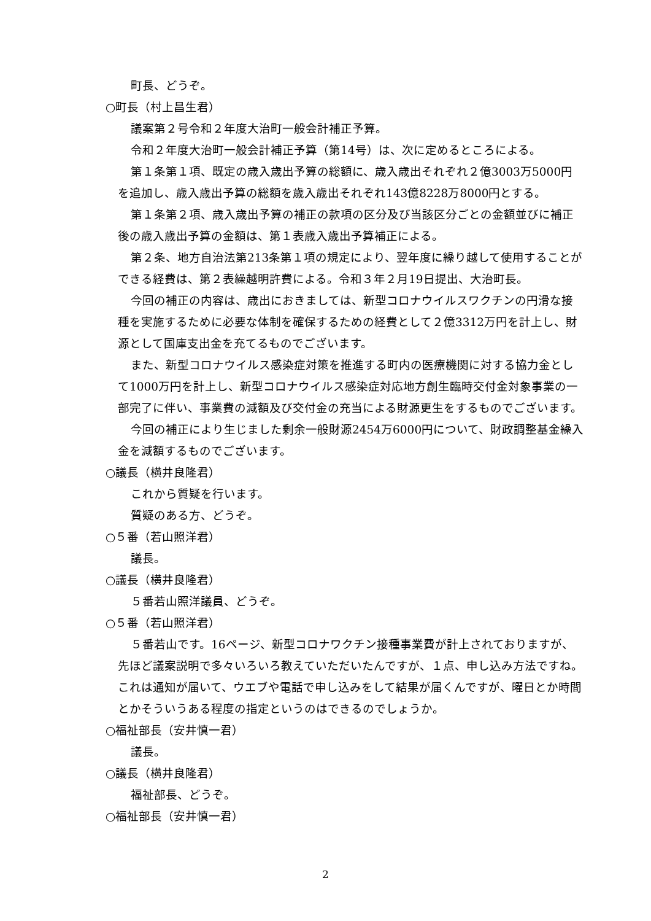町長、どうぞ。
○町長（村上昌生君）
議案第２号令和２年度大治町一般会計補正予算。
令和２年度大治町一般会計補正予算（第14号）は、次に定めるところによる。
第１条第１項、既定の歳入歳出予算の総額に、歳入歳出それぞれ２億3003万5000円を追加し、歳入歳出予算の総額を歳入歳出それぞれ143億8228万8000円とする。
第１条第２項、歳入歳出予算の補正の款項の区分及び当該区分ごとの金額並びに補正後の歳入歳出予算の金額は、第１表歳入歳出予算補正による。
第２条、地方自治法第213条第１項の規定により、翌年度に繰り越して使用することができる経費は、第２表繰越明許費による。令和３年２月19日提出、大治町長。
今回の補正の内容は、歳出におきましては、新型コロナウイルスワクチンの円滑な接種を実施するために必要な体制を確保するための経費として２億3312万円を計上し、財源として国庫支出金を充てるものでございます。
また、新型コロナウイルス感染症対策を推進する町内の医療機関に対する協力金として1000万円を計上し、新型コロナウイルス感染症対応地方創生臨時交付金対象事業の一部完了に伴い、事業費の減額及び交付金の充当による財源更生をするものでございます。
今回の補正により生じました剰余一般財源2454万6000円について、財政調整基金繰入金を減額するものでございます。
○議長（横井良隆君）
これから質疑を行います。
質疑のある方、どうぞ。
○５番（若山照洋君）
議長。
○議長（横井良隆君）
５番若山照洋議員、どうぞ。
○５番（若山照洋君）
５番若山です。16ページ、新型コロナワクチン接種事業費が計上されておりますが、先ほど議案説明で多々いろいろ教えていただいたんですが、１点、申し込み方法ですね。これは通知が届いて、ウエブや電話で申し込みをして結果が届くんですが、曜日とか時間とかそういうある程度の指定というのはできるのでしょうか。
○福祉部長（安井慎一君）
議長。
○議長（横井良隆君）
福祉部長、どうぞ。
○福祉部長（安井慎一君）
2